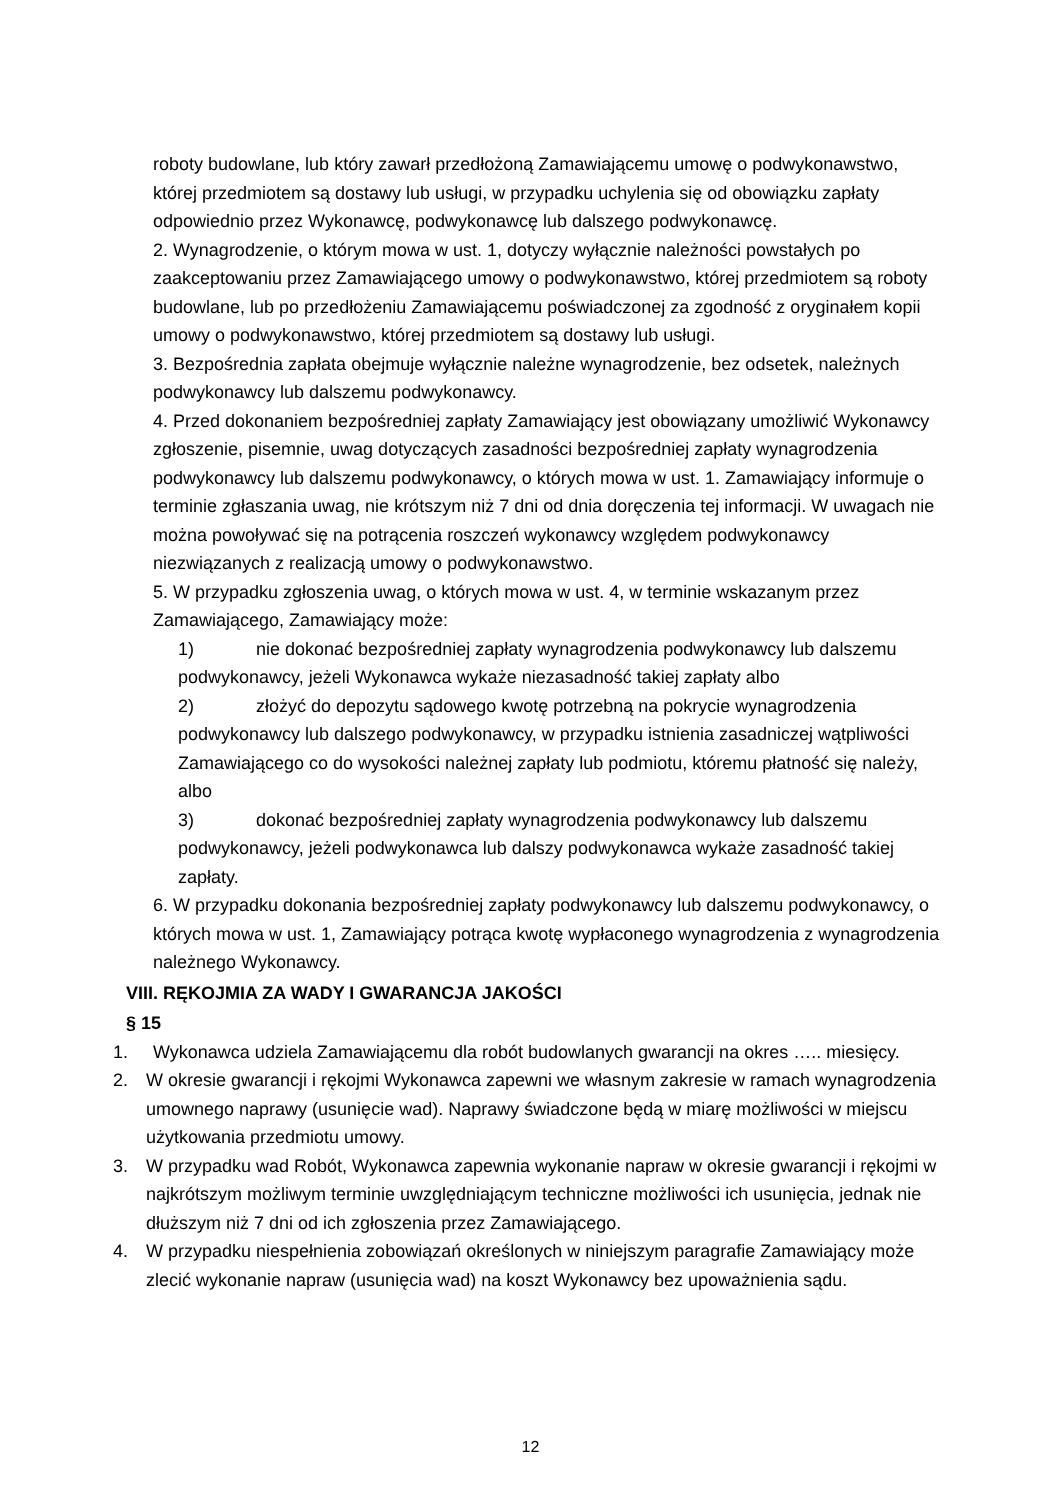roboty budowlane, lub który zawarł przedłożoną Zamawiającemu umowę o podwykonawstwo, której przedmiotem są dostawy lub usługi, w przypadku uchylenia się od obowiązku zapłaty odpowiednio przez Wykonawcę, podwykonawcę lub dalszego podwykonawcę.
2. Wynagrodzenie, o którym mowa w ust. 1, dotyczy wyłącznie należności powstałych po zaakceptowaniu przez Zamawiającego umowy o podwykonawstwo, której przedmiotem są roboty budowlane, lub po przedłożeniu Zamawiającemu poświadczonej za zgodność z oryginałem kopii umowy o podwykonawstwo, której przedmiotem są dostawy lub usługi.
3. Bezpośrednia zapłata obejmuje wyłącznie należne wynagrodzenie, bez odsetek, należnych podwykonawcy lub dalszemu podwykonawcy.
4. Przed dokonaniem bezpośredniej zapłaty Zamawiający jest obowiązany umożliwić Wykonawcy zgłoszenie, pisemnie, uwag dotyczących zasadności bezpośredniej zapłaty wynagrodzenia podwykonawcy lub dalszemu podwykonawcy, o których mowa w ust. 1. Zamawiający informuje o terminie zgłaszania uwag, nie krótszym niż 7 dni od dnia doręczenia tej informacji. W uwagach nie można powoływać się na potrącenia roszczeń wykonawcy względem podwykonawcy niezwiązanych z realizacją umowy o podwykonawstwo.
5. W przypadku zgłoszenia uwag, o których mowa w ust. 4, w terminie wskazanym przez Zamawiającego, Zamawiający może:
1) nie dokonać bezpośredniej zapłaty wynagrodzenia podwykonawcy lub dalszemu podwykonawcy, jeżeli Wykonawca wykaże niezasadność takiej zapłaty albo
2) złożyć do depozytu sądowego kwotę potrzebną na pokrycie wynagrodzenia podwykonawcy lub dalszego podwykonawcy, w przypadku istnienia zasadniczej wątpliwości Zamawiającego co do wysokości należnej zapłaty lub podmiotu, któremu płatność się należy, albo
3) dokonać bezpośredniej zapłaty wynagrodzenia podwykonawcy lub dalszemu podwykonawcy, jeżeli podwykonawca lub dalszy podwykonawca wykaże zasadność takiej zapłaty.
6. W przypadku dokonania bezpośredniej zapłaty podwykonawcy lub dalszemu podwykonawcy, o których mowa w ust. 1, Zamawiający potrąca kwotę wypłaconego wynagrodzenia z wynagrodzenia należnego Wykonawcy.
VIII. RĘKOJMIA ZA WADY I GWARANCJA JAKOŚCI
§ 15
1. Wykonawca udziela Zamawiającemu dla robót budowlanych gwarancji na okres ….. miesięcy.
2. W okresie gwarancji i rękojmi Wykonawca zapewni we własnym zakresie w ramach wynagrodzenia umownego naprawy (usunięcie wad). Naprawy świadczone będą w miarę możliwości w miejscu użytkowania przedmiotu umowy.
3. W przypadku wad Robót, Wykonawca zapewnia wykonanie napraw w okresie gwarancji i rękojmi w najkrótszym możliwym terminie uwzględniającym techniczne możliwości ich usunięcia, jednak nie dłuższym niż 7 dni od ich zgłoszenia przez Zamawiającego.
4. W przypadku niespełnienia zobowiązań określonych w niniejszym paragrafie Zamawiający może zlecić wykonanie napraw (usunięcia wad) na koszt Wykonawcy bez upoważnienia sądu.
12